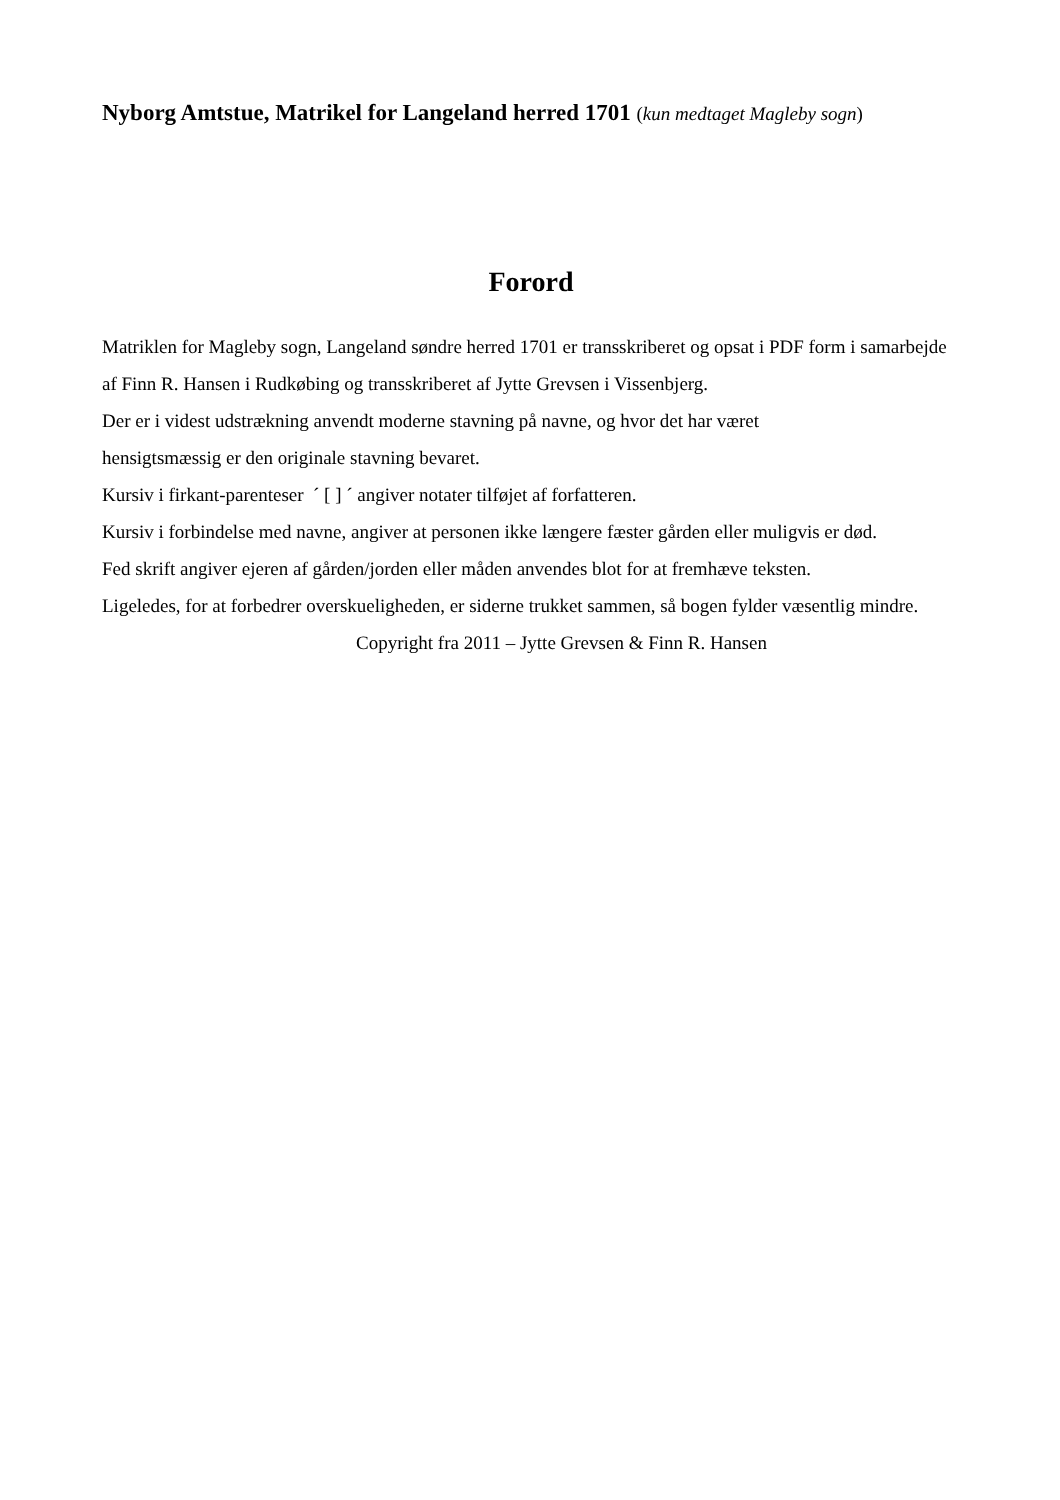Nyborg Amtstue, Matrikel for Langeland herred 1701 (kun medtaget Magleby sogn)
Forord
Matriklen for Magleby sogn, Langeland søndre herred 1701 er transskriberet og opsat i PDF form i samarbejde af Finn R. Hansen i Rudkøbing og transskriberet af Jytte Grevsen i Vissenbjerg.
Der er i videst udstrækning anvendt moderne stavning på navne, og hvor det har været
hensigtsmæssig er den originale stavning bevaret.
Kursiv i firkant-parenteser ´ [ ] ´ angiver notater tilføjet af forfatteren.
Kursiv i forbindelse med navne, angiver at personen ikke længere fæster gården eller muligvis er død.
Fed skrift angiver ejeren af gården/jorden eller måden anvendes blot for at fremhæve teksten.
Ligeledes, for at forbedrer overskueligheden, er siderne trukket sammen, så bogen fylder væsentlig mindre.
Copyright fra 2011 – Jytte Grevsen & Finn R. Hansen